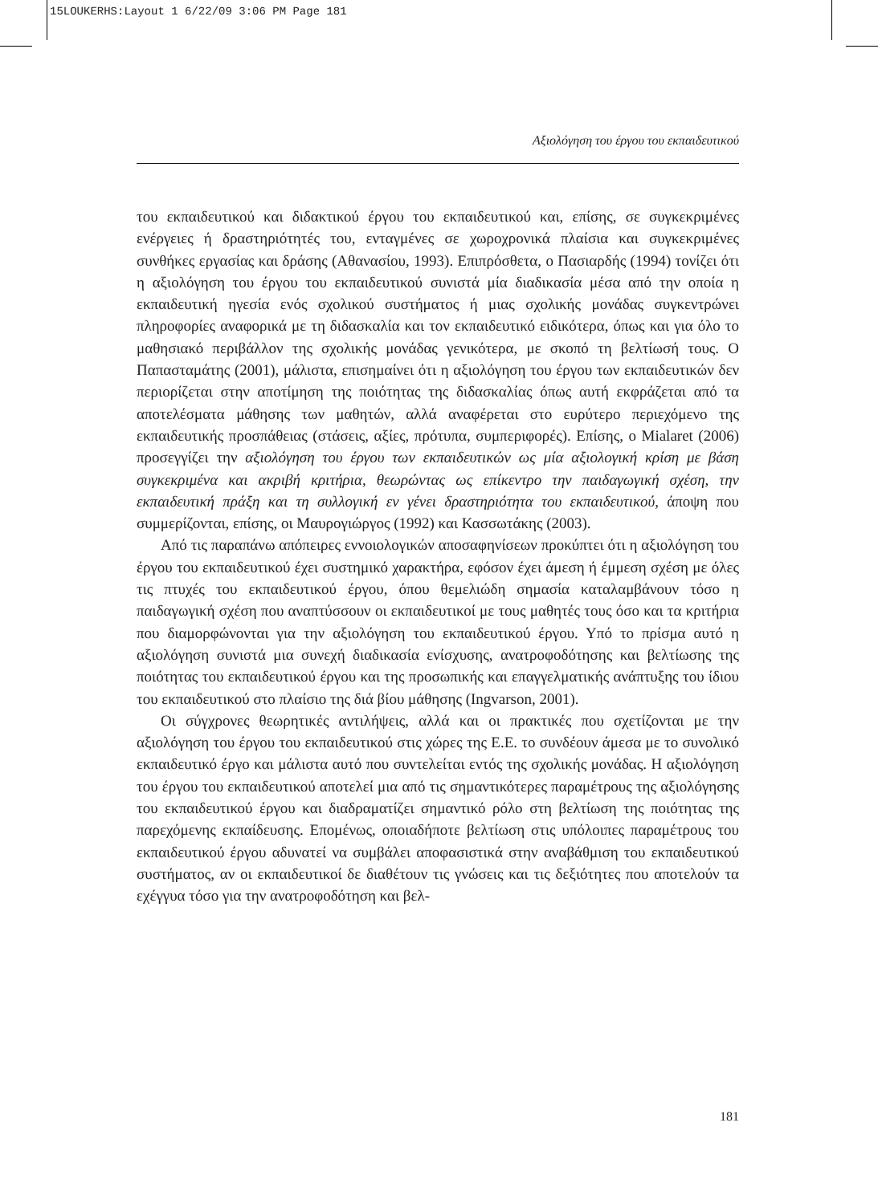15LOUKERHS:Layout 1 6/22/09 3:06 PM Page 181
Αξιολόγηση του έργου του εκπαιδευτικού
του εκπαιδευτικού και διδακτικού έργου του εκπαιδευτικού και, επίσης, σε συγκεκριμένες ενέργειες ή δραστηριότητές του, ενταγμένες σε χωροχρονικά πλαίσια και συγκεκριμένες συνθήκες εργασίας και δράσης (Αθανασίου, 1993). Επιπρόσθετα, ο Πασιαρδής (1994) τονίζει ότι η αξιολόγηση του έργου του εκπαιδευτικού συνιστά μία διαδικασία μέσα από την οποία η εκπαιδευτική ηγεσία ενός σχολικού συστήματος ή μιας σχολικής μονάδας συγκεντρώνει πληροφορίες αναφορικά με τη διδασκαλία και τον εκπαιδευτικό ειδικότερα, όπως και για όλο το μαθησιακό περιβάλλον της σχολικής μονάδας γενικότερα, με σκοπό τη βελτίωσή τους. Ο Παπασταμάτης (2001), μάλιστα, επισημαίνει ότι η αξιολόγηση του έργου των εκπαιδευτικών δεν περιορίζεται στην αποτίμηση της ποιότητας της διδασκαλίας όπως αυτή εκφράζεται από τα αποτελέσματα μάθησης των μαθητών, αλλά αναφέρεται στο ευρύτερο περιεχόμενο της εκπαιδευτικής προσπάθειας (στάσεις, αξίες, πρότυπα, συμπεριφορές). Επίσης, ο Mialaret (2006) προσεγγίζει την αξιολόγηση του έργου των εκπαιδευτικών ως μία αξιολογική κρίση με βάση συγκεκριμένα και ακριβή κριτήρια, θεωρώντας ως επίκεντρο την παιδαγωγική σχέση, την εκπαιδευτική πράξη και τη συλλογική εν γένει δραστηριότητα του εκπαιδευτικού, άποψη που συμμερίζονται, επίσης, οι Μαυρογιώργος (1992) και Κασσωτάκης (2003).
Από τις παραπάνω απόπειρες εννοιολογικών αποσαφηνίσεων προκύπτει ότι η αξιολόγηση του έργου του εκπαιδευτικού έχει συστημικό χαρακτήρα, εφόσον έχει άμεση ή έμμεση σχέση με όλες τις πτυχές του εκπαιδευτικού έργου, όπου θεμελιώδη σημασία καταλαμβάνουν τόσο η παιδαγωγική σχέση που αναπτύσσουν οι εκπαιδευτικοί με τους μαθητές τους όσο και τα κριτήρια που διαμορφώνονται για την αξιολόγηση του εκπαιδευτικού έργου. Υπό το πρίσμα αυτό η αξιολόγηση συνιστά μια συνεχή διαδικασία ενίσχυσης, ανατροφοδότησης και βελτίωσης της ποιότητας του εκπαιδευτικού έργου και της προσωπικής και επαγγελματικής ανάπτυξης του ίδιου του εκπαιδευτικού στο πλαίσιο της διά βίου μάθησης (Ingvarson, 2001).
Οι σύγχρονες θεωρητικές αντιλήψεις, αλλά και οι πρακτικές που σχετίζονται με την αξιολόγηση του έργου του εκπαιδευτικού στις χώρες της Ε.Ε. το συνδέουν άμεσα με το συνολικό εκπαιδευτικό έργο και μάλιστα αυτό που συντελείται εντός της σχολικής μονάδας. Η αξιολόγηση του έργου του εκπαιδευτικού αποτελεί μια από τις σημαντικότερες παραμέτρους της αξιολόγησης του εκπαιδευτικού έργου και διαδραματίζει σημαντικό ρόλο στη βελτίωση της ποιότητας της παρεχόμενης εκπαίδευσης. Επομένως, οποιαδήποτε βελτίωση στις υπόλοιπες παραμέτρους του εκπαιδευτικού έργου αδυνατεί να συμβάλει αποφασιστικά στην αναβάθμιση του εκπαιδευτικού συστήματος, αν οι εκπαιδευτικοί δε διαθέτουν τις γνώσεις και τις δεξιότητες που αποτελούν τα εχέγγυα τόσο για την ανατροφοδότηση και βελ-
181